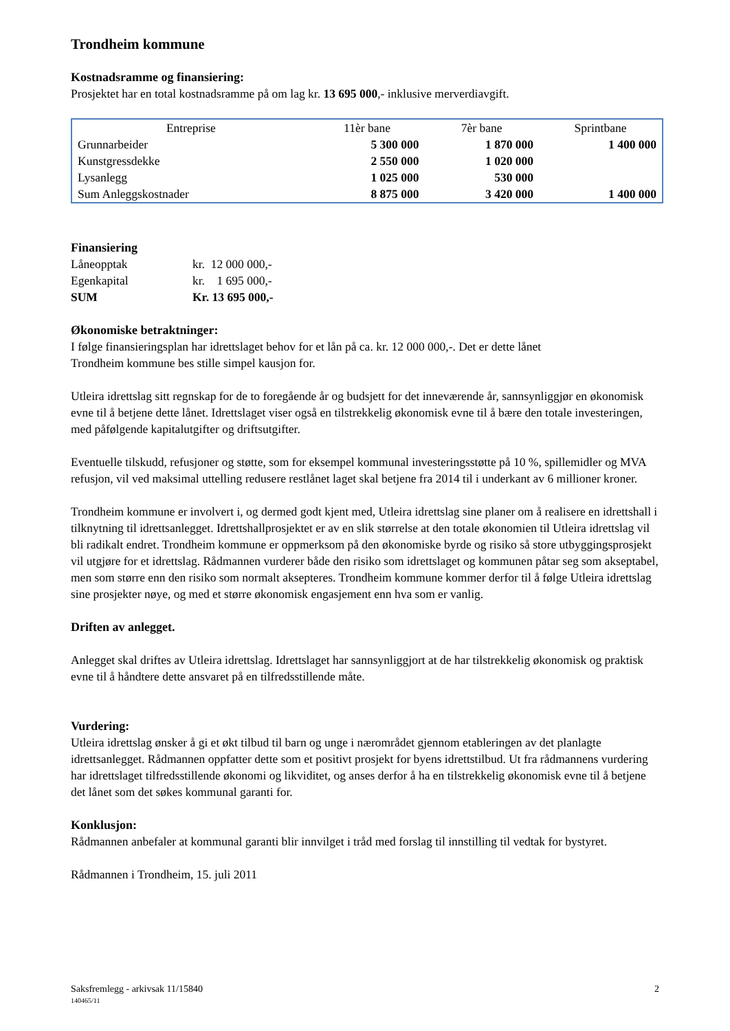Trondheim kommune
Kostnadsramme og finansiering:
Prosjektet har en total kostnadsramme på om lag kr. 13 695 000,- inklusive merverdiavgift.
| Entreprise | 11èr bane | 7èr bane | Sprintbane |
| --- | --- | --- | --- |
| Grunnarbeider | 5 300 000 | 1 870 000 | 1 400 000 |
| Kunstgressdekke | 2 550 000 | 1 020 000 | |
| Lysanlegg | 1 025 000 | 530 000 | |
| Sum Anleggskostnader | 8 875 000 | 3 420 000 | 1 400 000 |
Finansiering
| Låneopptak | kr. 12 000 000,- |
| Egenkapital | kr. 1 695 000,- |
| SUM | Kr. 13 695 000,- |
Økonomiske betraktninger:
I følge finansieringsplan har idrettslaget behov for et lån på ca. kr. 12 000 000,-. Det er dette lånet
Trondheim kommune bes stille simpel kausjon for.
Utleira idrettslag sitt regnskap for de to foregående år og budsjett for det inneværende år, sannsynliggjør en økonomisk evne til å betjene dette lånet. Idrettslaget viser også en tilstrekkelig økonomisk evne til å bære den totale investeringen, med påfølgende kapitalutgifter og driftsutgifter.
Eventuelle tilskudd, refusjoner og støtte, som for eksempel kommunal investeringsstøtte på 10 %, spillemidler og MVA refusjon, vil ved maksimal uttelling redusere restlånet laget skal betjene fra 2014 til i underkant av 6 millioner kroner.
Trondheim kommune er involvert i, og dermed godt kjent med, Utleira idrettslag sine planer om å realisere en idrettshall i tilknytning til idrettsanlegget. Idrettshallprosjektet er av en slik størrelse at den totale økonomien til Utleira idrettslag vil bli radikalt endret. Trondheim kommune er oppmerksom på den økonomiske byrde og risiko så store utbyggingsprosjekt vil utgjøre for et idrettslag. Rådmannen vurderer både den risiko som idrettslaget og kommunen påtar seg som akseptabel, men som større enn den risiko som normalt aksepteres. Trondheim kommune kommer derfor til å følge Utleira idrettslag sine prosjekter nøye, og med et større økonomisk engasjement enn hva som er vanlig.
Driften av anlegget.
Anlegget skal driftes av Utleira idrettslag. Idrettslaget har sannsynliggjort at de har tilstrekkelig økonomisk og praktisk evne til å håndtere dette ansvaret på en tilfredsstillende måte.
Vurdering:
Utleira idrettslag ønsker å gi et økt tilbud til barn og unge i nærområdet gjennom etableringen av det planlagte idrettsanlegget. Rådmannen oppfatter dette som et positivt prosjekt for byens idrettstilbud. Ut fra rådmannens vurdering har idrettslaget tilfredsstillende økonomi og likviditet, og anses derfor å ha en tilstrekkelig økonomisk evne til å betjene det lånet som det søkes kommunal garanti for.
Konklusjon:
Rådmannen anbefaler at kommunal garanti blir innvilget i tråd med forslag til innstilling til vedtak for bystyret.
Rådmannen i Trondheim, 15. juli 2011
Saksfremlegg - arkivsak 11/15840 2
140465/11